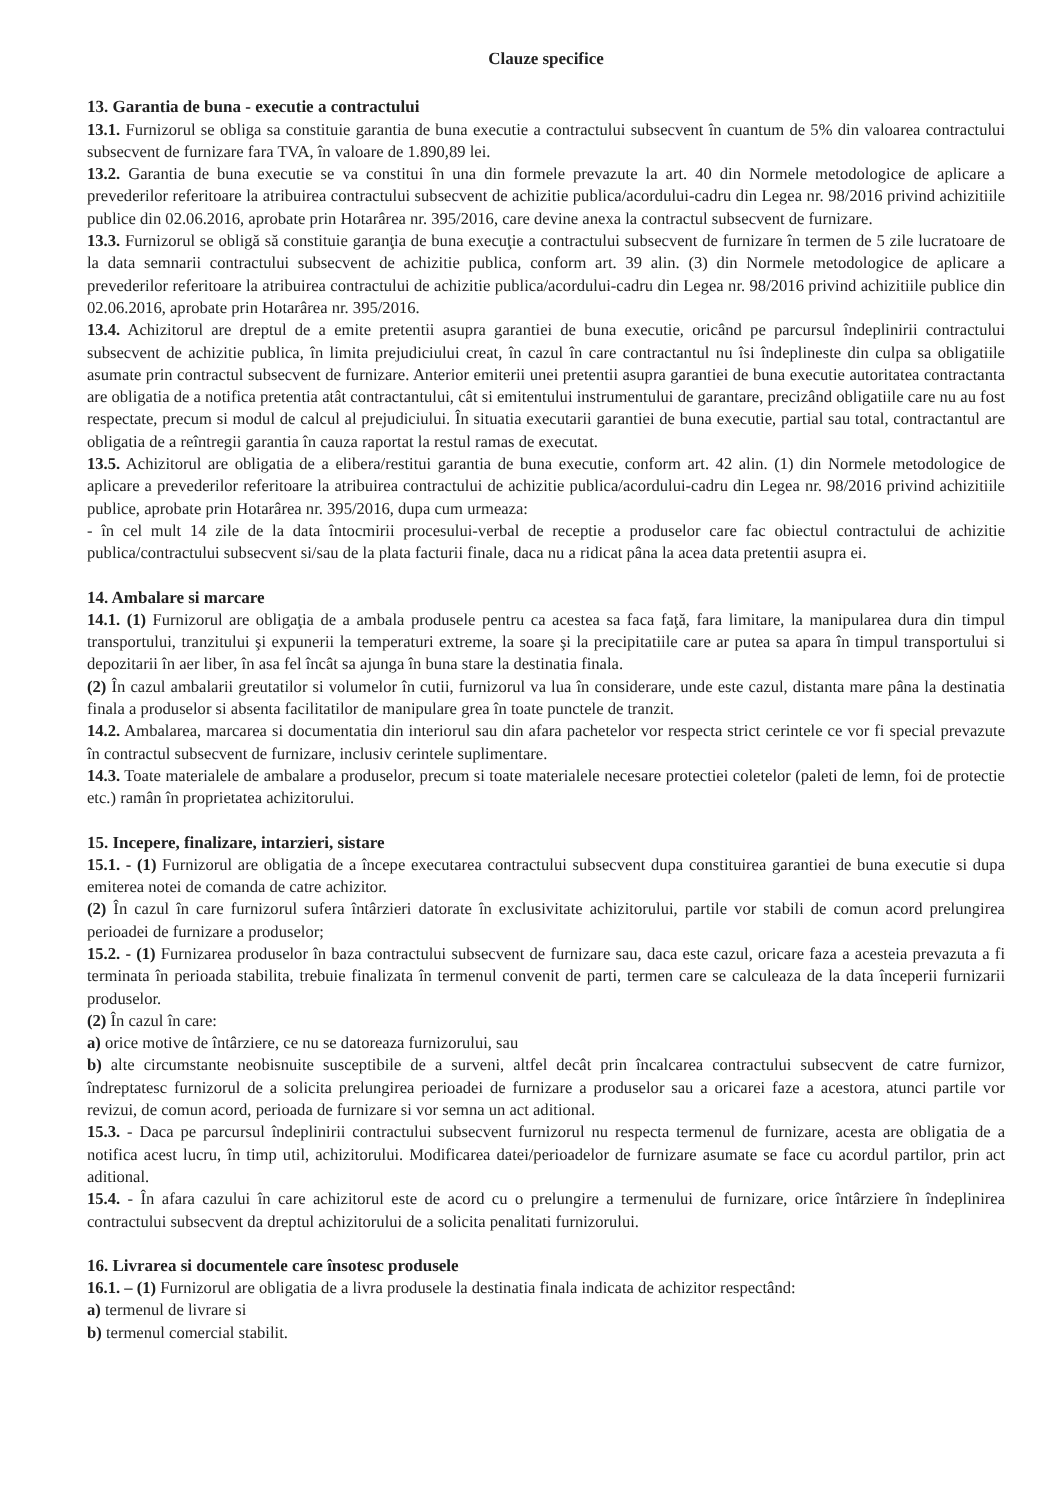Clauze specifice
13. Garantia de buna - executie a contractului
13.1. Furnizorul se obliga sa constituie garantia de buna executie a contractului subsecvent în cuantum de 5% din valoarea contractului subsecvent de furnizare fara TVA, în valoare de 1.890,89 lei.
13.2. Garantia de buna executie se va constitui în una din formele prevazute la art. 40 din Normele metodologice de aplicare a prevederilor referitoare la atribuirea contractului subsecvent de achizitie publica/acordului-cadru din Legea nr. 98/2016 privind achizitiile publice din 02.06.2016, aprobate prin Hotarârea nr. 395/2016, care devine anexa la contractul subsecvent de furnizare.
13.3. Furnizorul se obligă să constituie garanţia de buna execuţie a contractului subsecvent de furnizare în termen de 5 zile lucratoare de la data semnarii contractului subsecvent de achizitie publica, conform art. 39 alin. (3) din Normele metodologice de aplicare a prevederilor referitoare la atribuirea contractului de achizitie publica/acordului-cadru din Legea nr. 98/2016 privind achizitiile publice din 02.06.2016, aprobate prin Hotarârea nr. 395/2016.
13.4. Achizitorul are dreptul de a emite pretentii asupra garantiei de buna executie, oricând pe parcursul îndeplinirii contractului subsecvent de achizitie publica, în limita prejudiciului creat, în cazul în care contractantul nu îsi îndeplineste din culpa sa obligatiile asumate prin contractul subsecvent de furnizare. Anterior emiterii unei pretentii asupra garantiei de buna executie autoritatea contractanta are obligatia de a notifica pretentia atât contractantului, cât si emitentului instrumentului de garantare, precizând obligatiile care nu au fost respectate, precum si modul de calcul al prejudiciului. În situatia executarii garantiei de buna executie, partial sau total, contractantul are obligatia de a reîntregii garantia în cauza raportat la restul ramas de executat.
13.5. Achizitorul are obligatia de a elibera/restitui garantia de buna executie, conform art. 42 alin. (1) din Normele metodologice de aplicare a prevederilor referitoare la atribuirea contractului de achizitie publica/acordului-cadru din Legea nr. 98/2016 privind achizitiile publice, aprobate prin Hotarârea nr. 395/2016, dupa cum urmeaza:
- în cel mult 14 zile de la data întocmirii procesului-verbal de receptie a produselor care fac obiectul contractului de achizitie publica/contractului subsecvent si/sau de la plata facturii finale, daca nu a ridicat pâna la acea data pretentii asupra ei.
14. Ambalare si marcare
14.1. (1) Furnizorul are obligaţia de a ambala produsele pentru ca acestea sa faca faţă, fara limitare, la manipularea dura din timpul transportului, tranzitului şi expunerii la temperaturi extreme, la soare şi la precipitatiile care ar putea sa apara în timpul transportului si depozitarii în aer liber, în asa fel încât sa ajunga în buna stare la destinatia finala.
(2) În cazul ambalarii greutatilor si volumelor în cutii, furnizorul va lua în considerare, unde este cazul, distanta mare pâna la destinatia finala a produselor si absenta facilitatilor de manipulare grea în toate punctele de tranzit.
14.2. Ambalarea, marcarea si documentatia din interiorul sau din afara pachetelor vor respecta strict cerintele ce vor fi special prevazute în contractul subsecvent de furnizare, inclusiv cerintele suplimentare.
14.3. Toate materialele de ambalare a produselor, precum si toate materialele necesare protectiei coletelor (paleti de lemn, foi de protectie etc.) ramân în proprietatea achizitorului.
15. Incepere, finalizare, intarzieri, sistare
15.1. - (1) Furnizorul are obligatia de a începe executarea contractului subsecvent dupa constituirea garantiei de buna executie si dupa emiterea notei de comanda de catre achizitor.
(2) În cazul în care furnizorul sufera întârzieri datorate în exclusivitate achizitorului, partile vor stabili de comun acord prelungirea perioadei de furnizare a produselor;
15.2. - (1) Furnizarea produselor în baza contractului subsecvent de furnizare sau, daca este cazul, oricare faza a acesteia prevazuta a fi terminata în perioada stabilita, trebuie finalizata în termenul convenit de parti, termen care se calculeaza de la data începerii furnizarii produselor.
(2) În cazul în care:
a) orice motive de întârziere, ce nu se datoreaza furnizorului, sau
b) alte circumstante neobisnuite susceptibile de a surveni, altfel decât prin încalcarea contractului subsecvent de catre furnizor, îndreptatesc furnizorul de a solicita prelungirea perioadei de furnizare a produselor sau a oricarei faze a acestora, atunci partile vor revizui, de comun acord, perioada de furnizare si vor semna un act aditional.
15.3. - Daca pe parcursul îndeplinirii contractului subsecvent furnizorul nu respecta termenul de furnizare, acesta are obligatia de a notifica acest lucru, în timp util, achizitorului. Modificarea datei/perioadelor de furnizare asumate se face cu acordul partilor, prin act aditional.
15.4. - În afara cazului în care achizitorul este de acord cu o prelungire a termenului de furnizare, orice întârziere în îndeplinirea contractului subsecvent da dreptul achizitorului de a solicita penalitati furnizorului.
16. Livrarea si documentele care însotesc produsele
16.1. – (1) Furnizorul are obligatia de a livra produsele la destinatia finala indicata de achizitor respectând:
a) termenul de livrare si
b) termenul comercial stabilit.